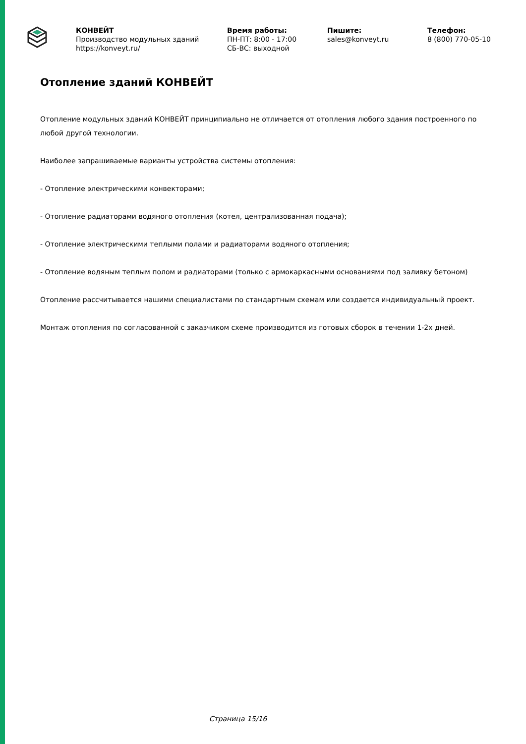КОНВЕЙТ
Производство модульных зданий
https://konveyt.ru/
Время работы:
ПН-ПТ: 8:00 - 17:00
СБ-ВС: выходной
Пишите:
sales@konveyt.ru
Телефон:
8 (800) 770-05-10
Отопление зданий КОНВЕЙТ
Отопление модульных зданий КОНВЕЙТ принципиально не отличается от отопления любого здания построенного по любой другой технологии.
Наиболее запрашиваемые варианты устройства системы отопления:
- Отопление электрическими конвекторами;
- Отопление радиаторами водяного отопления (котел, централизованная подача);
- Отопление электрическими теплыми полами и радиаторами водяного отопления;
- Отопление водяным теплым полом и радиаторами (только с армокаркасными основаниями под заливку бетоном)
Отопление рассчитывается нашими специалистами по стандартным схемам или создается индивидуальный проект.
Монтаж отопления по согласованной с заказчиком схеме производится из готовых сборок в течении 1-2х дней.
Страница 15/16